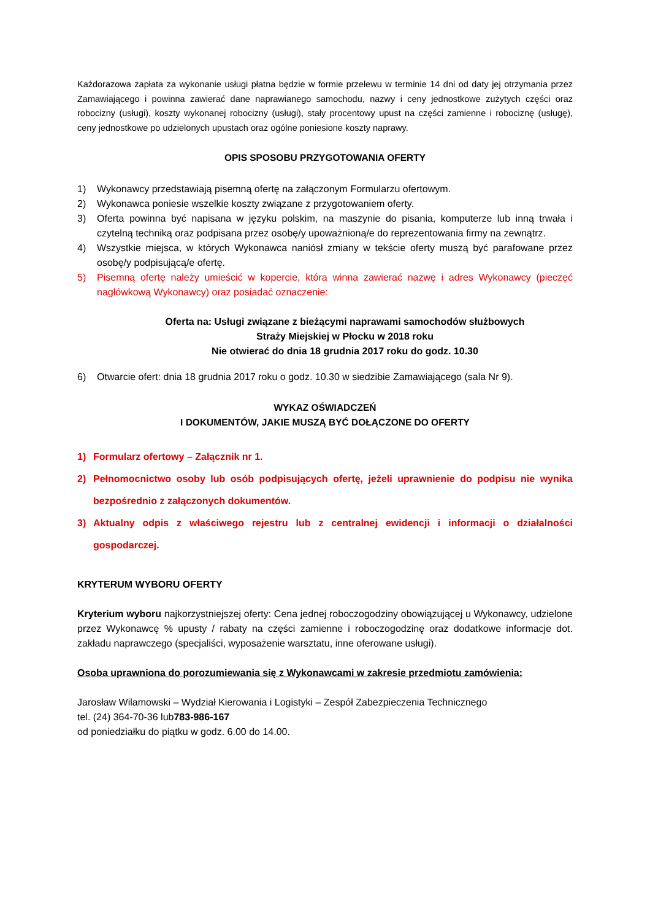Każdorazowa zapłata za wykonanie usługi płatna będzie w formie przelewu w terminie 14 dni od daty jej otrzymania przez Zamawiającego i powinna zawierać dane naprawianego samochodu, nazwy i ceny jednostkowe zużytych części oraz robocizny (usługi), koszty wykonanej robocizny (usługi), stały procentowy upust na części zamienne i robociznę (usługę), ceny jednostkowe po udzielonych upustach oraz ogólne poniesione koszty naprawy.
OPIS SPOSOBU PRZYGOTOWANIA OFERTY
1) Wykonawcy przedstawiają pisemną ofertę na załączonym Formularzu ofertowym.
2) Wykonawca poniesie wszelkie koszty związane z przygotowaniem oferty.
3) Oferta powinna być napisana w języku polskim, na maszynie do pisania, komputerze lub inną trwała i czytelną techniką oraz podpisana przez osobę/y upoważnioną/e do reprezentowania firmy na zewnątrz.
4) Wszystkie miejsca, w których Wykonawca naniósł zmiany w tekście oferty muszą być parafowane przez osobę/y podpisującą/e ofertę.
5) Pisemną ofertę należy umieścić w kopercie, która winna zawierać nazwę i adres Wykonawcy (pieczęć nagłówkową Wykonawcy) oraz posiadać oznaczenie:
Oferta na: Usługi związane z bieżącymi naprawami samochodów służbowych
Straży Miejskiej w Płocku w 2018 roku
Nie otwierać do dnia 18 grudnia 2017 roku do godz. 10.30
6) Otwarcie ofert: dnia 18 grudnia 2017 roku o godz. 10.30 w siedzibie Zamawiającego (sala Nr 9).
WYKAZ OŚWIADCZEŃ
I DOKUMENTÓW, JAKIE MUSZĄ BYĆ DOŁĄCZONE DO OFERTY
1) Formularz ofertowy – Załącznik nr 1.
2) Pełnomocnictwo osoby lub osób podpisujących ofertę, jeżeli uprawnienie do podpisu nie wynika bezpośrednio z załączonych dokumentów.
3) Aktualny odpis z właściwego rejestru lub z centralnej ewidencji i informacji o działalności gospodarczej.
KRYTERUM WYBORU OFERTY
Kryterium wyboru najkorzystniejszej oferty: Cena jednej roboczogodziny obowiązującej u Wykonawcy, udzielone przez Wykonawcę % upusty / rabaty na części zamienne i roboczogodzinę oraz dodatkowe informacje dot. zakładu naprawczego (specjaliści, wyposażenie warsztatu, inne oferowane usługi).
Osoba uprawniona do porozumiewania się z Wykonawcami w zakresie przedmiotu zamówienia:
Jarosław Wilamowski – Wydział Kierowania i Logistyki – Zespół Zabezpieczenia Technicznego
tel. (24) 364-70-36 lub783-986-167
od poniedziałku do piątku w godz. 6.00 do 14.00.